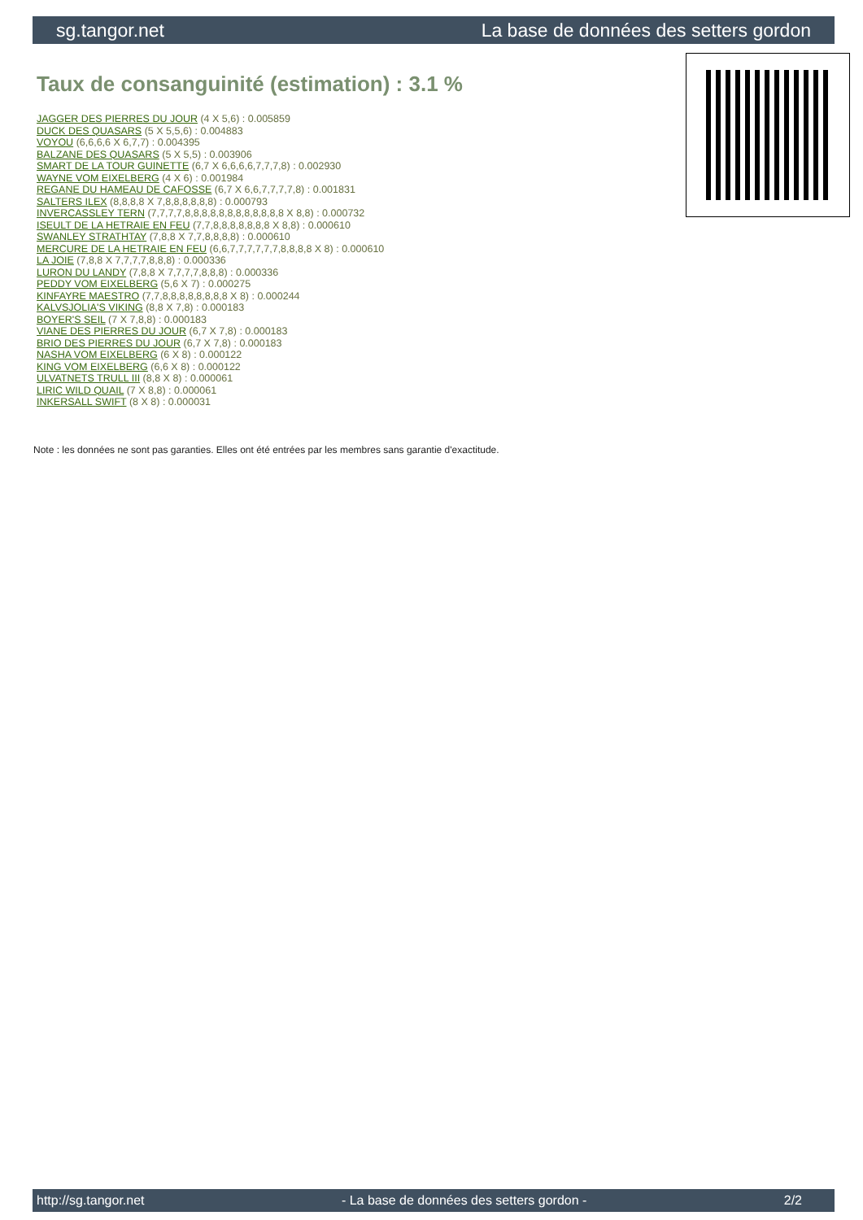sg.tangor.net La base de données des setters gordon
Taux de consanguinité (estimation) : 3.1 %
JAGGER DES PIERRES DU JOUR (4 X 5,6) : 0.005859
DUCK DES QUASARS (5 X 5,5,6) : 0.004883
VOYOU (6,6,6,6 X 6,7,7) : 0.004395
BALZANE DES QUASARS (5 X 5,5) : 0.003906
SMART DE LA TOUR GUINETTE (6,7 X 6,6,6,6,7,7,7,8) : 0.002930
WAYNE VOM EIXELBERG (4 X 6) : 0.001984
REGANE DU HAMEAU DE CAFOSSE (6,7 X 6,6,7,7,7,7,8) : 0.001831
SALTERS ILEX (8,8,8,8 X 7,8,8,8,8,8,8) : 0.000793
INVERCASSLEY TERN (7,7,7,7,8,8,8,8,8,8,8,8,8,8,8,8 X 8,8) : 0.000732
ISEULT DE LA HETRAIE EN FEU (7,7,8,8,8,8,8,8,8 X 8,8) : 0.000610
SWANLEY STRATHTAY (7,8,8 X 7,7,8,8,8,8) : 0.000610
MERCURE DE LA HETRAIE EN FEU (6,6,7,7,7,7,7,7,8,8,8,8 X 8) : 0.000610
LA JOIE (7,8,8 X 7,7,7,7,8,8,8) : 0.000336
LURON DU LANDY (7,8,8 X 7,7,7,7,8,8,8) : 0.000336
PEDDY VOM EIXELBERG (5,6 X 7) : 0.000275
KINFAYRE MAESTRO (7,7,8,8,8,8,8,8,8,8 X 8) : 0.000244
KALVSJOLIA'S VIKING (8,8 X 7,8) : 0.000183
BOYER'S SEIL (7 X 7,8,8) : 0.000183
VIANE DES PIERRES DU JOUR (6,7 X 7,8) : 0.000183
BRIO DES PIERRES DU JOUR (6,7 X 7,8) : 0.000183
NASHA VOM EIXELBERG (6 X 8) : 0.000122
KING VOM EIXELBERG (6,6 X 8) : 0.000122
ULVATNETS TRULL III (8,8 X 8) : 0.000061
LIRIC WILD QUAIL (7 X 8,8) : 0.000061
INKERSALL SWIFT (8 X 8) : 0.000031
Note : les données ne sont pas garanties. Elles ont été entrées par les membres sans garantie d'exactitude.
http://sg.tangor.net - La base de données des setters gordon - 2/2